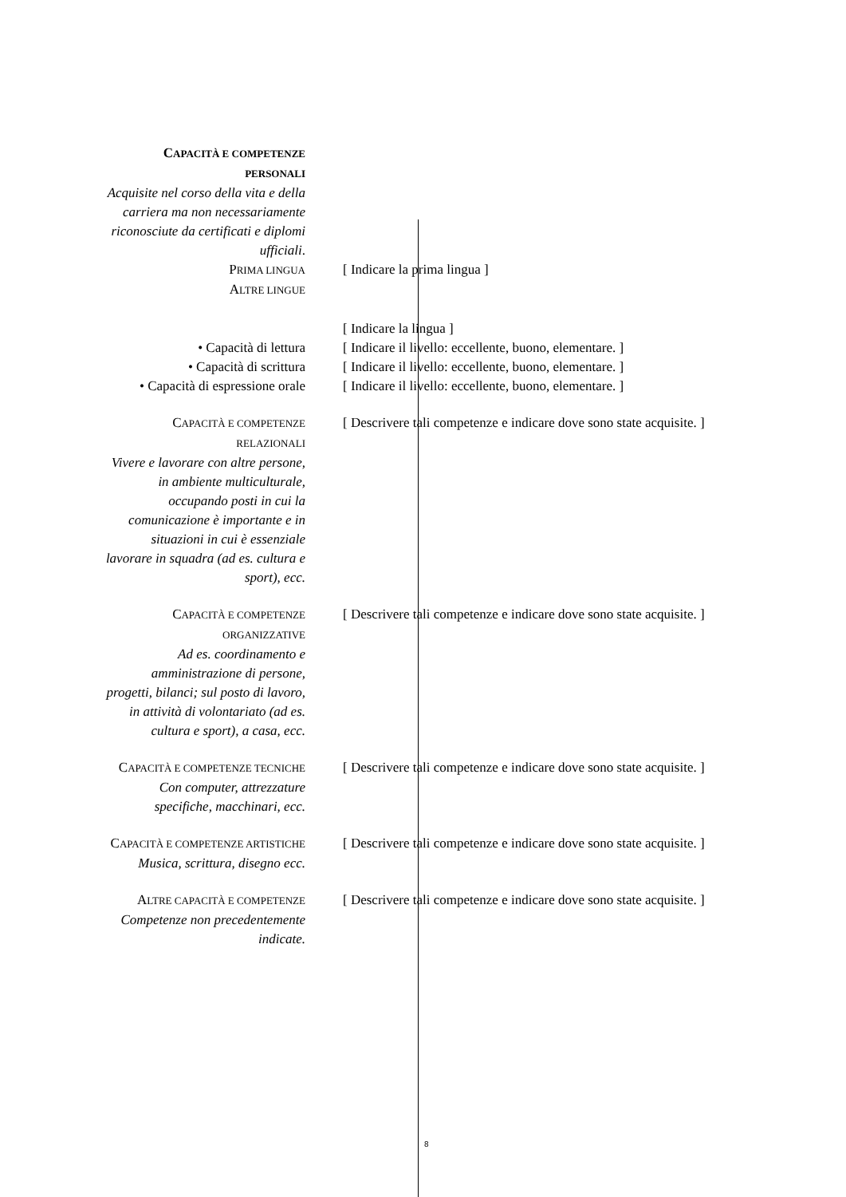CAPACITÀ E COMPETENZE PERSONALI
Acquisite nel corso della vita e della carriera ma non necessariamente riconosciute da certificati e diplomi ufficiali.
PRIMA LINGUA
[ Indicare la prima lingua ]
ALTRE LINGUE
[ Indicare la lingua ]
• Capacità di lettura [ Indicare il livello: eccellente, buono, elementare. ]
• Capacità di scrittura [ Indicare il livello: eccellente, buono, elementare. ]
• Capacità di espressione orale
[ Indicare il livello: eccellente, buono, elementare. ]
CAPACITÀ E COMPETENZE RELAZIONALI
Vivere e lavorare con altre persone, in ambiente multiculturale, occupando posti in cui la comunicazione è importante e in situazioni in cui è essenziale lavorare in squadra (ad es. cultura e sport), ecc.
[ Descrivere tali competenze e indicare dove sono state acquisite. ]
CAPACITÀ E COMPETENZE ORGANIZZATIVE
Ad es. coordinamento e amministrazione di persone, progetti, bilanci; sul posto di lavoro, in attività di volontariato (ad es. cultura e sport), a casa, ecc.
[ Descrivere tali competenze e indicare dove sono state acquisite. ]
CAPACITÀ E COMPETENZE TECNICHE
Con computer, attrezzature specifiche, macchinari, ecc.
[ Descrivere tali competenze e indicare dove sono state acquisite. ]
CAPACITÀ E COMPETENZE ARTISTICHE
Musica, scrittura, disegno ecc.
[ Descrivere tali competenze e indicare dove sono state acquisite. ]
ALTRE CAPACITÀ E COMPETENZE
Competenze non precedentemente indicate.
[ Descrivere tali competenze e indicare dove sono state acquisite. ]
8